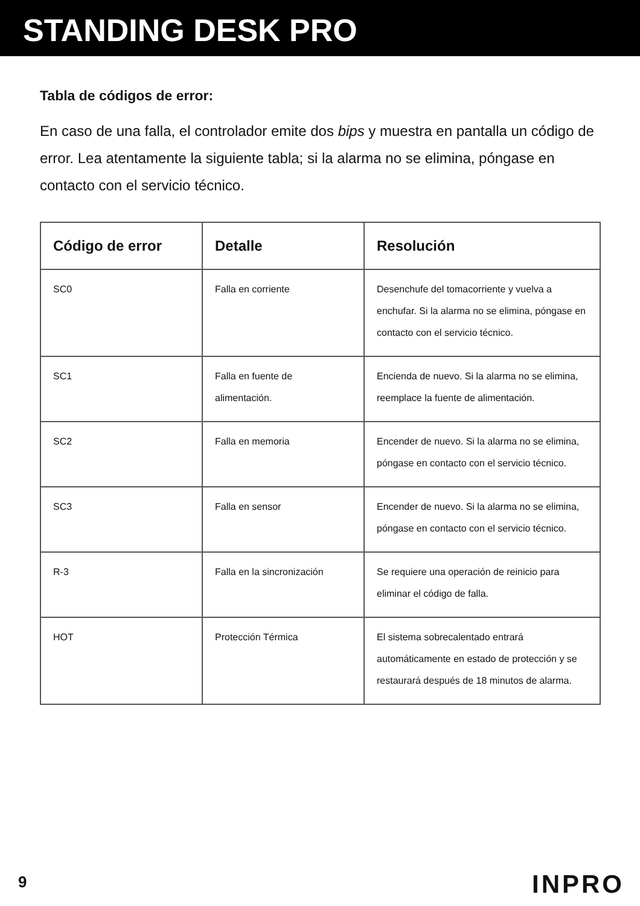STANDING DESK PRO
Tabla de códigos de error:
En caso de una falla, el controlador emite dos bips y muestra en pantalla un código de error. Lea atentamente la siguiente tabla; si la alarma no se elimina, póngase en contacto con el servicio técnico.
| Código de error | Detalle | Resolución |
| --- | --- | --- |
| SC0 | Falla en corriente | Desenchufe del tomacorriente y vuelva a enchufar. Si la alarma no se elimina, póngase en contacto con el servicio técnico. |
| SC1 | Falla en fuente de alimentación. | Encienda de nuevo. Si la alarma no se elimina, reemplace la fuente de alimentación. |
| SC2 | Falla en memoria | Encender de nuevo. Si la alarma no se elimina, póngase en contacto con el servicio técnico. |
| SC3 | Falla en sensor | Encender de nuevo. Si la alarma no se elimina, póngase en contacto con el servicio técnico. |
| R-3 | Falla en la sincronización | Se requiere una operación de reinicio para eliminar el código de falla. |
| HOT | Protección Térmica | El sistema sobrecalentado entrará automáticamente en estado de protección y se restaurará después de 18 minutos de alarma. |
9 INPRO